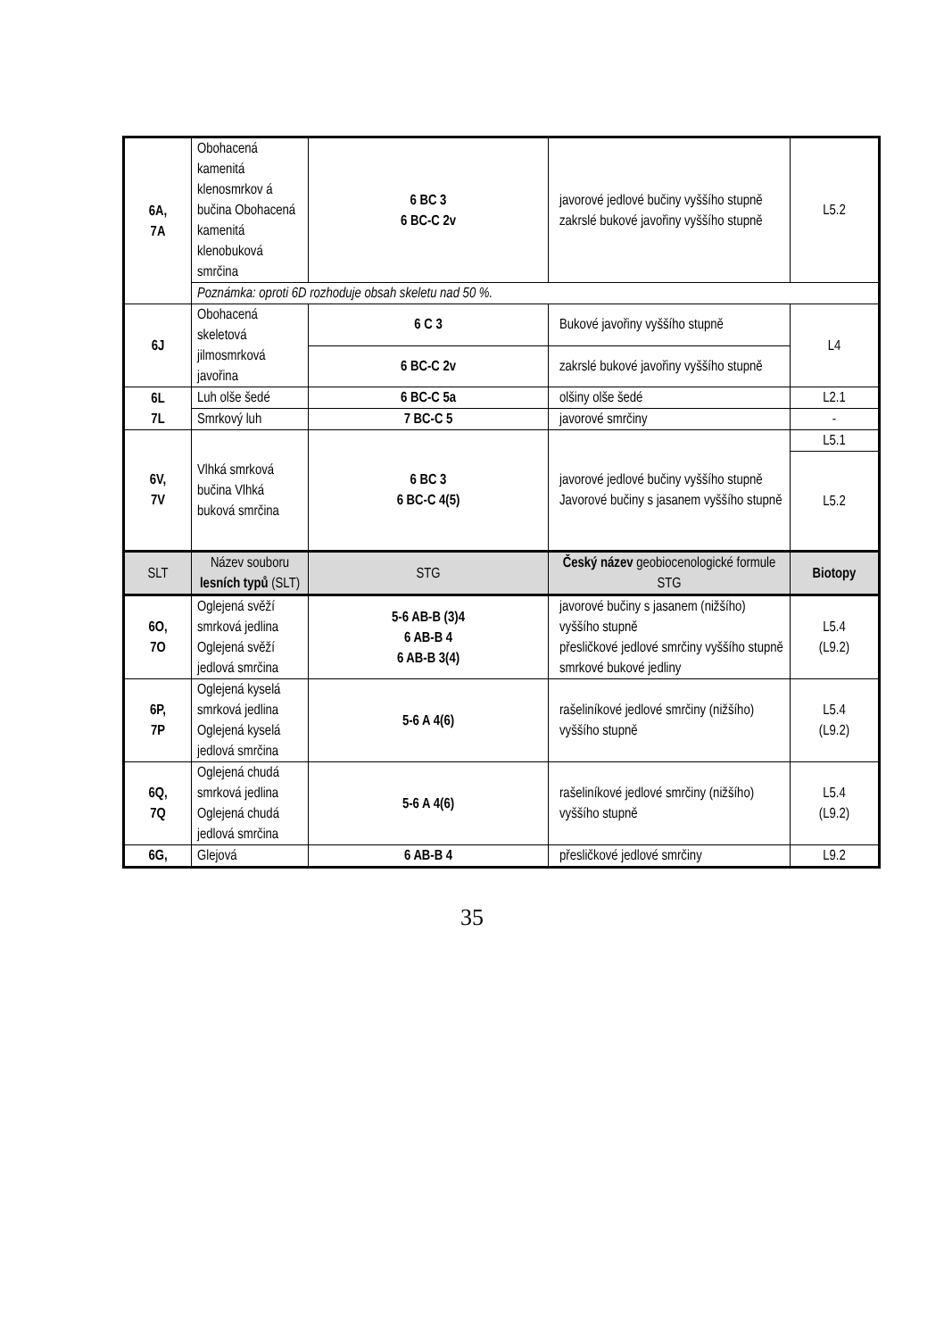| 6A, 7A | Obohacená kamenitá klenosmrkov á bučina Obohacená kamenitá klenobuková smrčina | 6 BC 3 6 BC-C 2v | javorové jedlové bučiny vyššího stupně zakrslé bukové javořiny vyššího stupně | L5.2 |
| | Poznámka: oproti 6D rozhoduje obsah skeletu nad 50 %. | | | |
| 6J | Obohacená skeletová jilmosmrková javořina | 6 C 3 | Bukové javořiny vyššího stupně | L4 |
| | | 6 BC-C 2v | zakrslé bukové javořiny vyššího stupně | |
| 6L 7L | Luh olše šedé | 6 BC-C 5a | olšiny olše šedé | L2.1 |
| | Smrkový luh | 7 BC-C 5 | javorové smrčiny | - |
| 6V, 7V | Vlhká smrková bučina Vlhká buková smrčina | 6 BC 3 6 BC-C 4(5) | javorové jedlové bučiny vyššího stupně Javorové bučiny s jasanem vyššího stupně | L5.1 |
| | | | | L5.2 |
| SLT | Název souboru lesních typů (SLT) | STG | Český název geobiocenologické formule STG | Biotopy |
| 6O, 7O | Oglejená svěží smrková jedlina Oglejená svěží jedlová smrčina | 5-6 AB-B (3)4 6 AB-B 4 6 AB-B 3(4) | javorové bučiny s jasanem (nižšího) vyššího stupně přesličkové jedlové smrčiny vyššího stupně smrkové bukové jedliny | L5.4 (L9.2) |
| 6P, 7P | Oglejená kyselá smrková jedlina Oglejená kyselá jedlová smrčina | 5-6 A 4(6) | rašeliníkové jedlové smrčiny (nižšího) vyššího stupně | L5.4 (L9.2) |
| 6Q, 7Q | Oglejená chudá smrková jedlina Oglejená chudá jedlová smrčina | 5-6 A 4(6) | rašeliníkové jedlové smrčiny (nižšího) vyššího stupně | L5.4 (L9.2) |
| 6G, | Glejová | 6 AB-B 4 | přesličkové jedlové smrčiny | L9.2 |
35